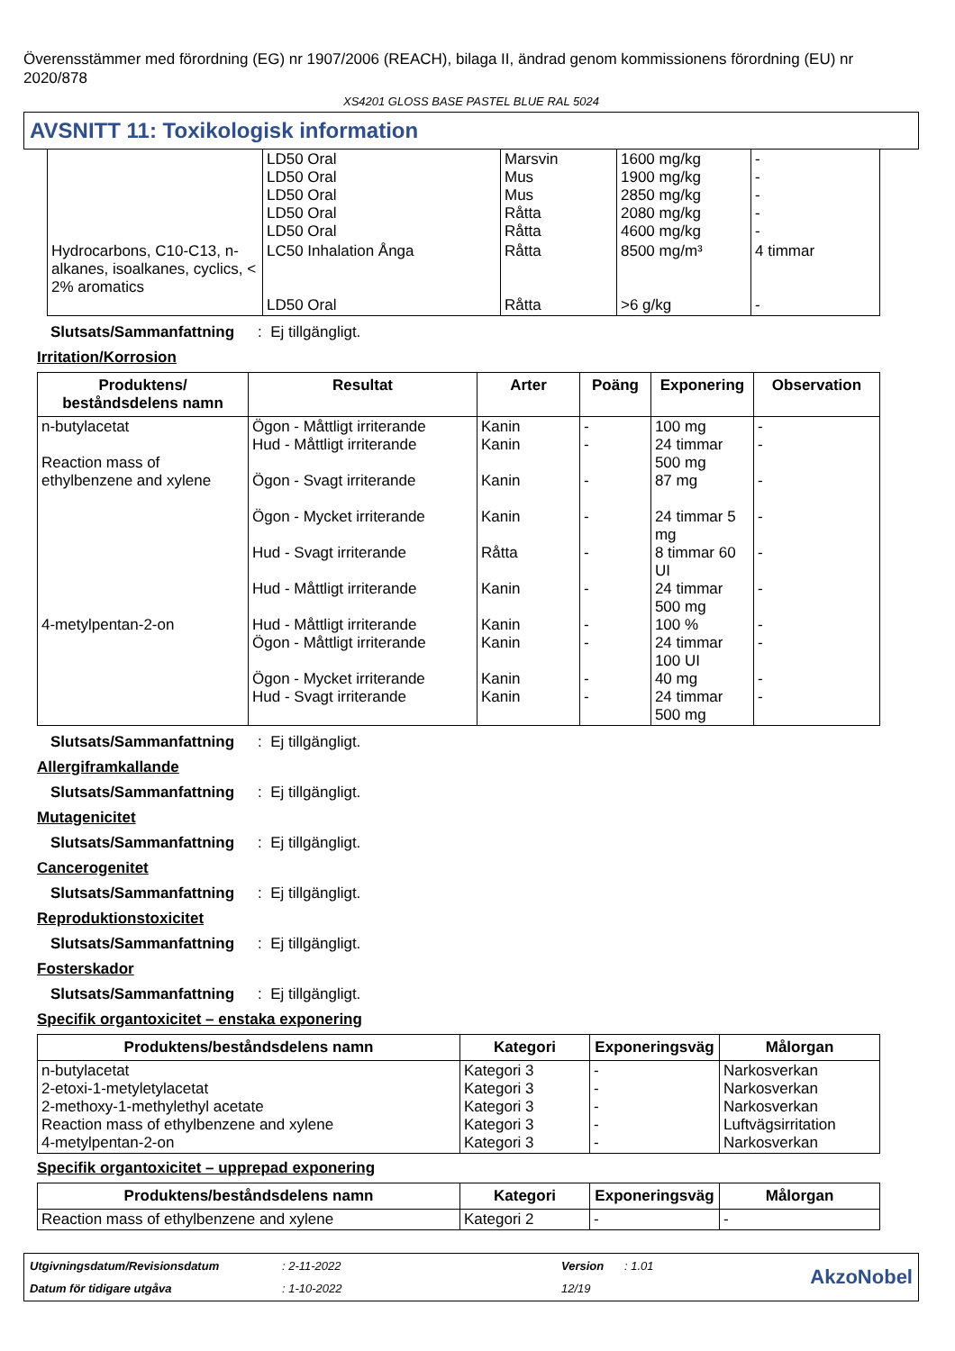Överensstämmer med förordning (EG) nr 1907/2006 (REACH), bilaga II, ändrad genom kommissionens förordning (EU) nr 2020/878
XS4201 GLOSS BASE PASTEL BLUE RAL 5024
AVSNITT 11: Toxikologisk information
| | LD50 Oral LD50 Oral LD50 Oral LD50 Oral LD50 Oral | Marsvin Mus Mus Råtta Råtta | 1600 mg/kg 1900 mg/kg 2850 mg/kg 2080 mg/kg 4600 mg/kg | - - - - - |
| Hydrocarbons, C10-C13, n-alkanes, isoalkanes, cyclics, < 2% aromatics | LC50 Inhalation Ånga LD50 Oral | Råtta Råtta | 8500 mg/m³ >6 g/kg | 4 timmar - |
Slutsats/Sammanfattning: Ej tillgängligt.
Irritation/Korrosion
| Produktens/ beståndsdelens namn | Resultat | Arter | Poäng | Exponering | Observation |
| --- | --- | --- | --- | --- | --- |
| n-butylacetat Reaction mass of ethylbenzene and xylene 4-metylpentan-2-on | Ögon - Måttligt irriterande Hud - Måttligt irriterande Ögon - Svagt irriterande Ögon - Mycket irriterande Hud - Svagt irriterande Hud - Måttligt irriterande Hud - Måttligt irriterande Ögon - Måttligt irriterande Ögon - Mycket irriterande Hud - Svagt irriterande | Kanin Kanin Kanin Kanin Råtta Kanin Kanin Kanin Kanin Kanin | - - - - - - - - - - | 100 mg 24 timmar 500 mg 87 mg 24 timmar 5 mg 8 timmar 60 UI 24 timmar 500 mg 100 % 24 timmar 100 UI 40 mg 24 timmar 500 mg | - - - - - - - - - - |
Slutsats/Sammanfattning: Ej tillgängligt.
Allergiframkallande
Slutsats/Sammanfattning: Ej tillgängligt.
Mutagenicitet
Slutsats/Sammanfattning: Ej tillgängligt.
Cancerogenitet
Slutsats/Sammanfattning: Ej tillgängligt.
Reproduktionstoxicitet
Slutsats/Sammanfattning: Ej tillgängligt.
Fosterskador
Slutsats/Sammanfattning: Ej tillgängligt.
Specifik organtoxicitet – enstaka exponering
| Produktens/beståndsdelens namn | Kategori | Exponeringsväg | Målorgan |
| --- | --- | --- | --- |
| n-butylacetat 2-etoxi-1-metyletylacetat 2-methoxy-1-methylethyl acetate Reaction mass of ethylbenzene and xylene 4-metylpentan-2-on | Kategori 3 Kategori 3 Kategori 3 Kategori 3 Kategori 3 | - - - - - | Narkosverkan Narkosverkan Narkosverkan Luftvägsirritation Narkosverkan |
Specifik organtoxicitet – upprepad exponering
| Produktens/beståndsdelens namn | Kategori | Exponeringsväg | Målorgan |
| --- | --- | --- | --- |
| Reaction mass of ethylbenzene and xylene | Kategori 2 | - | - |
Utgivningsdatum/Revisionsdatum: 2-11-2022 Version: 1.01 AkzoNobel Datum för tidigare utgåva: 1-10-2022 12/19